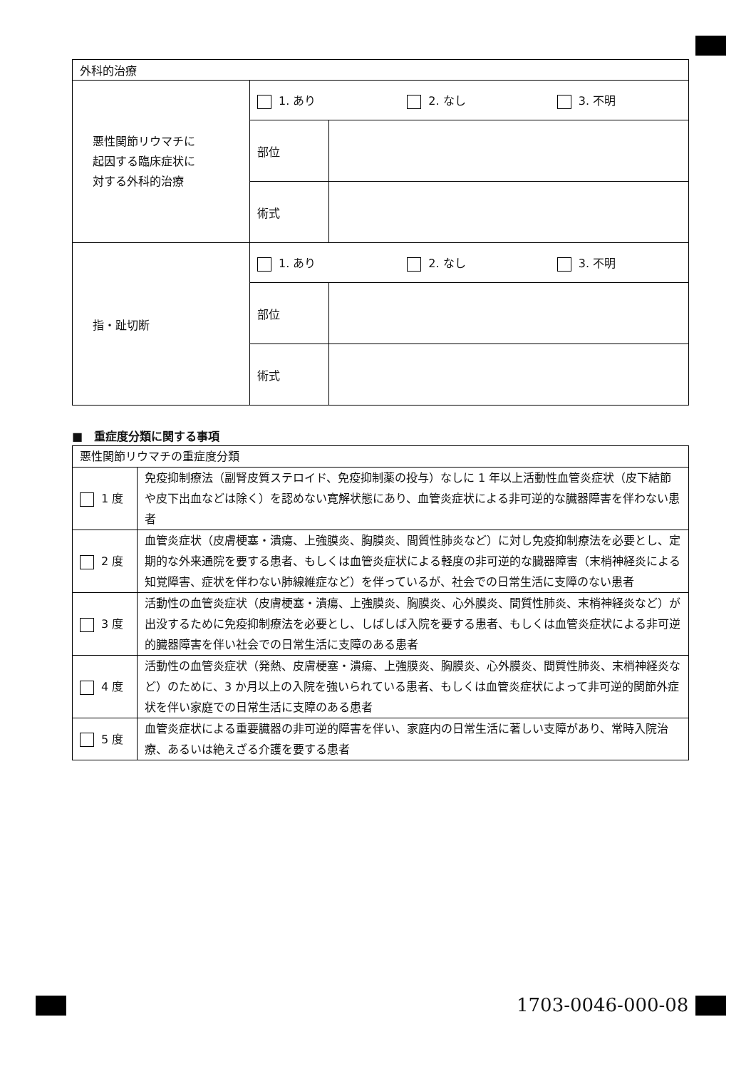| 外科的治療 | | |
| 悪性関節リウマチに 起因する臨床症状に 対する外科的治療 | 1. あり 2. なし 3. 不明 | |
| | 部位 | |
| | 術式 | |
| 指・趾切断 | 1. あり 2. なし 3. 不明 | |
| | 部位 | |
| | 術式 | |
■　重症度分類に関する事項
| 悪性関節リウマチの重症度分類 | |
| 1 度 | 免疫抑制療法（副腎皮質ステロイド、免疫抑制薬の投与）なしに 1 年以上活動性血管炎症状（皮下結節や皮下出血などは除く）を認めない寛解状態にあり、血管炎症状による非可逆的な臓器障害を伴わない患者 |
| 2 度 | 血管炎症状（皮膚梗塞・潰瘍、上強膜炎、胸膜炎、間質性肺炎など）に対し免疫抑制療法を必要とし、定期的な外来通院を要する患者、もしくは血管炎症状による軽度の非可逆的な臓器障害（末梢神経炎による知覚障害、症状を伴わない肺線維症など）を伴っているが、社会での日常生活に支障のない患者 |
| 3 度 | 活動性の血管炎症状（皮膚梗塞・潰瘍、上強膜炎、胸膜炎、心外膜炎、間質性肺炎、末梢神経炎など）が出没するために免疫抑制療法を必要とし、しばしば入院を要する患者、もしくは血管炎症状による非可逆的臓器障害を伴い社会での日常生活に支障のある患者 |
| 4 度 | 活動性の血管炎症状（発熱、皮膚梗塞・潰瘍、上強膜炎、胸膜炎、心外膜炎、間質性肺炎、末梢神経炎など）のために、3 か月以上の入院を強いられている患者、もしくは血管炎症状によって非可逆的関節外症状を伴い家庭での日常生活に支障のある患者 |
| 5 度 | 血管炎症状による重要臓器の非可逆的障害を伴い、家庭内の日常生活に著しい支障があり、常時入院治療、あるいは絶えざる介護を要する患者 |
1703-0046-000-08